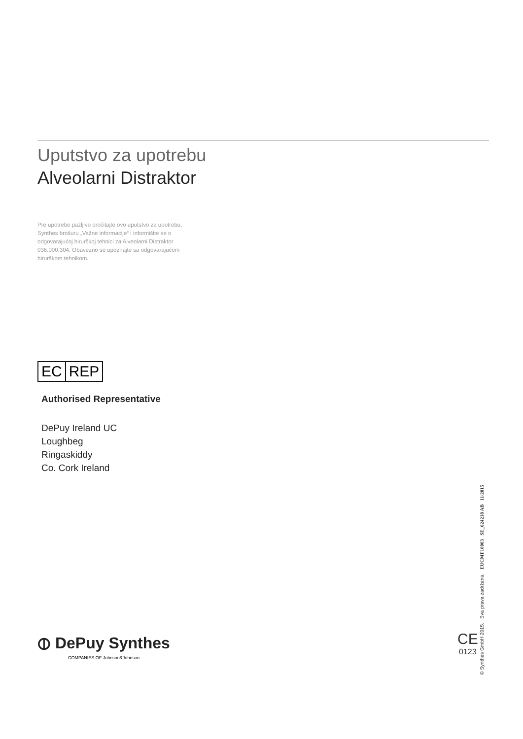Uputstvo za upotrebu
Alveolarni Distraktor
Pre upotrebe pažljivo pročitajte ovo uputstvo za upotrebu, Synthes brošuru „Važne informacije“ i informišite se o odgovarajućoj hirurškoj tehnici za Alveolarni Distraktor 036.000.304. Obavezno se upoznajte sa odgovarajućom hirurškom tehnikom.
EC REP
Authorised Representative
DePuy Ireland UC
Loughbeg
Ringaskiddy
Co. Cork Ireland
⦶ DePuy Synthes
COMPANIES OF Johnson&Johnson
CE
0123
© Synthes GmbH 2015. Sva prava zadržana. EUCMF10003 SE_624218 AB 11/2015